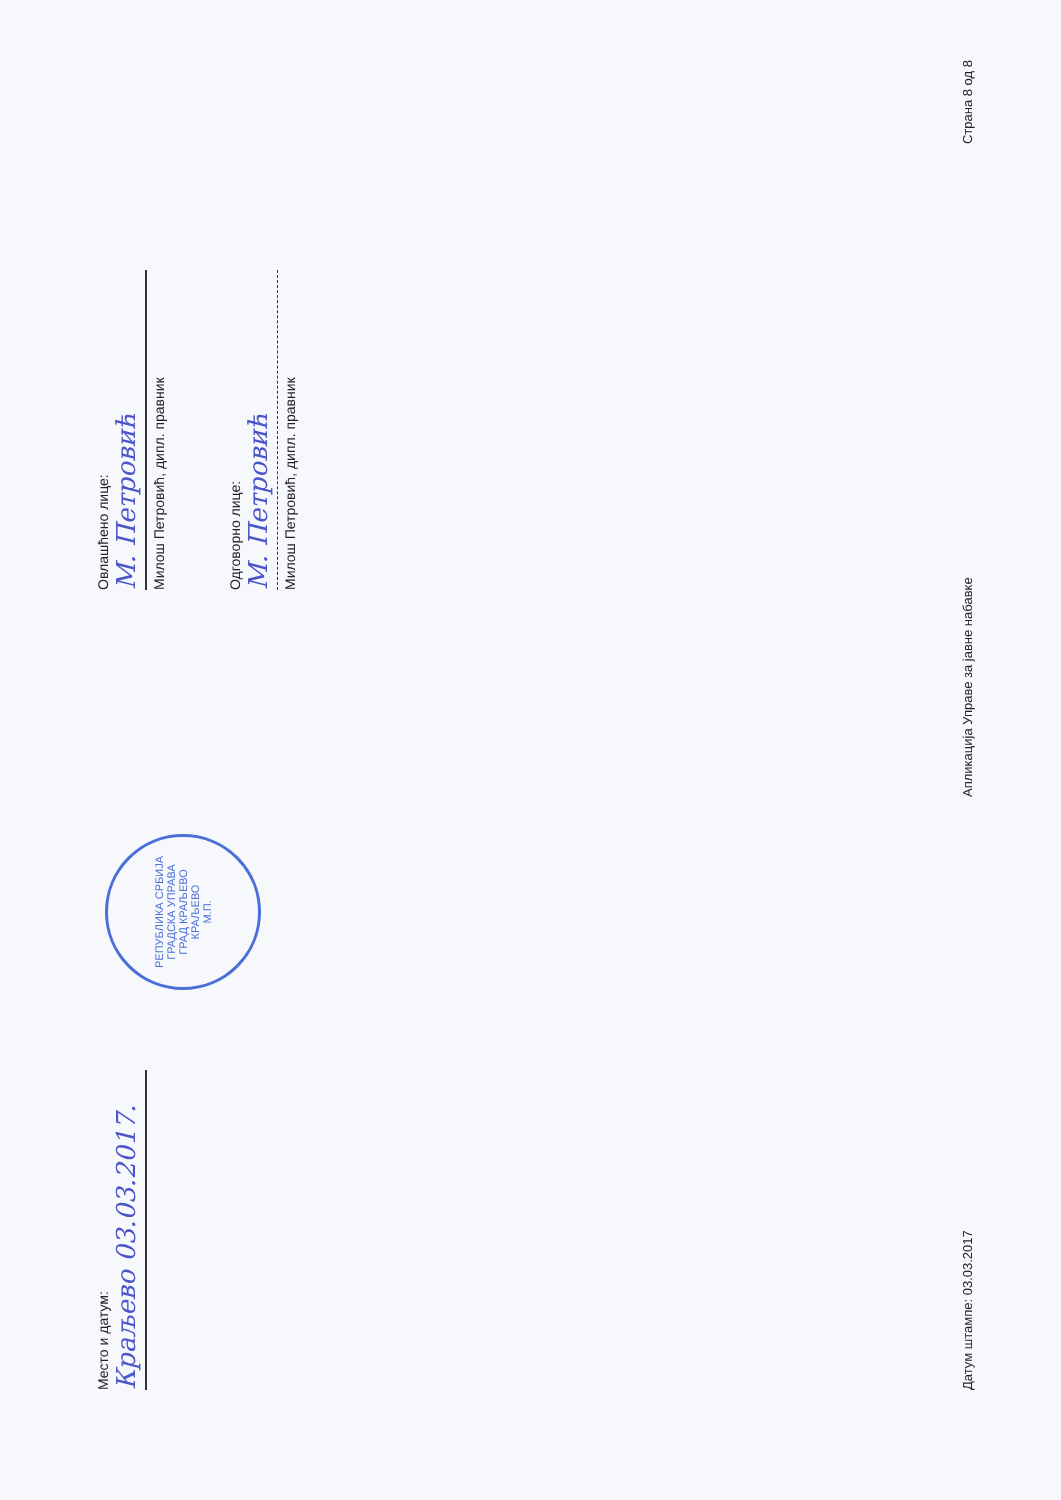Место и датум:
Краљево 03.03.2017.
РЕПУБЛИКА СРБИЈА
ГРАДСКА УПРАВА
ГРАД КРАЉЕВО
КРАЉЕВО
М.П.
Овлашћено лице:
М. Петровић
Милош Петровић, дипл. правник
Одговорно лице:
М. Петровић
Милош Петровић, дипл. правник
Датум штампе: 03.03.2017 Апликација Управе за јавне набавке Страна 8 од 8